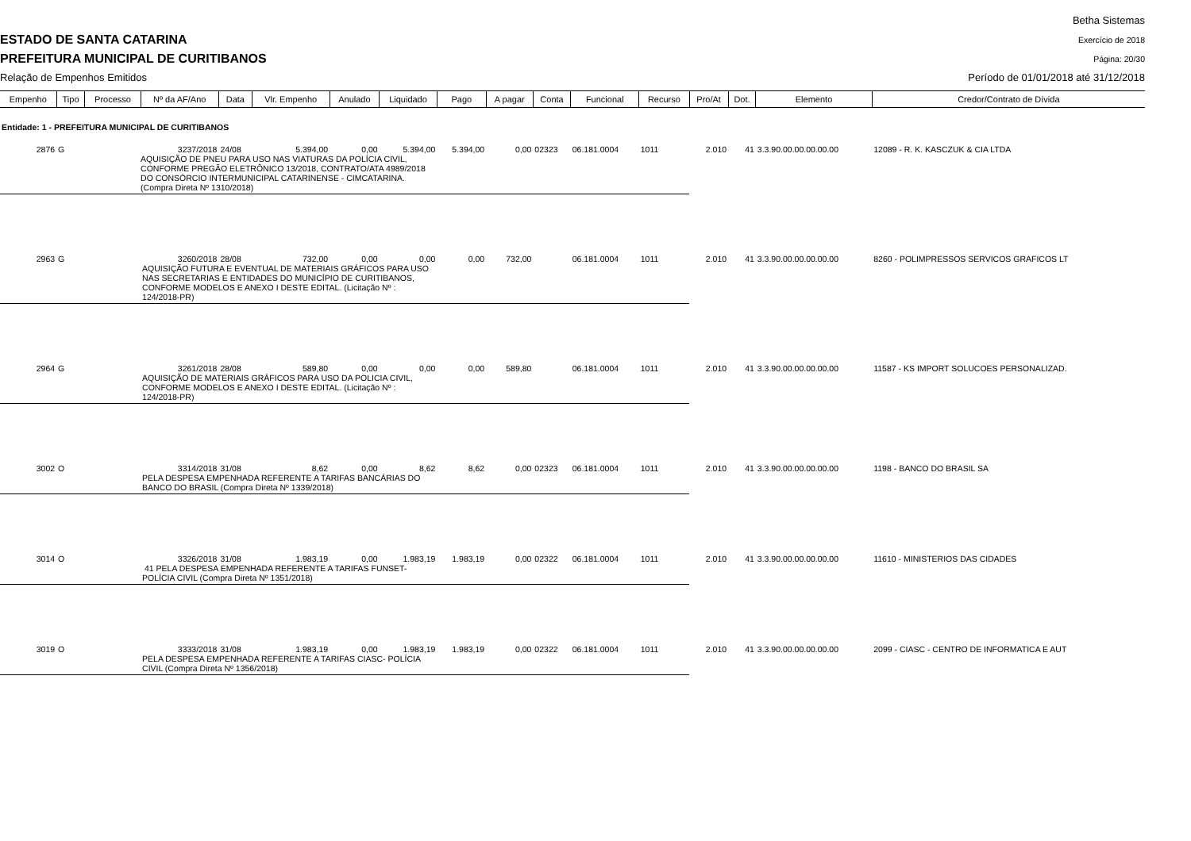ESTADO DE SANTA CATARINA
PREFEITURA MUNICIPAL DE CURITIBANOS
Relação de Empenhos Emitidos
Betha Sistemas
Exercício de 2018
Página: 20/30
Período de 01/01/2018 até 31/12/2018
| Empenho | Tipo | Processo | Nº da AF/Ano | Data | Vlr. Empenho | Anulado | Liquidado | Pago | A pagar | Conta | Funcional | Recurso | Pro/At | Dot. | Elemento | Credor/Contrato de Dívida |
| --- | --- | --- | --- | --- | --- | --- | --- | --- | --- | --- | --- | --- | --- | --- | --- | --- |
| Entidade: 1 - PREFEITURA MUNICIPAL DE CURITIBANOS | | | | | | | | | | | | | | | | |
| 2876 | G | | 3237/2018 | 24/08 | 5.394,00 | 0,00 | 5.394,00 | 5.394,00 | 0,00 | 02323 | 06.181.0004 | 1011 | 2.010 | 41 | 3.3.90.00.00.00.00.00 | 12089 - R. K. KASCZUK & CIA LTDA |
| | | | AQUISIÇÃO DE PNEU PARA USO NAS VIATURAS DA POLÍCIA CIVIL, CONFORME PREGÃO ELETRÔNICO 13/2018, CONTRATO/ATA 4989/2018 DO CONSÓRCIO INTERMUNICIPAL CATARINENSE - CIMCATARINA. (Compra Direta Nº 1310/2018) | | | | | | | | | | | | | |
| 2963 | G | | 3260/2018 | 28/08 | 732,00 | 0,00 | 0,00 | 0,00 | 732,00 | | 06.181.0004 | 1011 | 2.010 | 41 | 3.3.90.00.00.00.00.00 | 8260 - POLIMPRESSOS SERVICOS GRAFICOS LT |
| | | | AQUISIÇÃO FUTURA E EVENTUAL DE MATERIAIS GRÁFICOS PARA USO NAS SECRETARIAS E ENTIDADES DO MUNICÍPIO DE CURITIBANOS, CONFORME MODELOS E ANEXO I DESTE EDITAL. (Licitação Nº : 124/2018-PR) | | | | | | | | | | | | | |
| 2964 | G | | 3261/2018 | 28/08 | 589,80 | 0,00 | 0,00 | 0,00 | 589,80 | | 06.181.0004 | 1011 | 2.010 | 41 | 3.3.90.00.00.00.00.00 | 11587 - KS IMPORT SOLUCOES PERSONALIZAD. |
| | | | AQUISIÇÃO DE MATERIAIS GRÁFICOS PARA USO DA POLICIA CIVIL, CONFORME MODELOS E ANEXO I DESTE EDITAL. (Licitação Nº : 124/2018-PR) | | | | | | | | | | | | | |
| 3002 | O | | 3314/2018 | 31/08 | 8,62 | 0,00 | 8,62 | 8,62 | 0,00 | 02323 | 06.181.0004 | 1011 | 2.010 | 41 | 3.3.90.00.00.00.00.00 | 1198 - BANCO DO BRASIL SA |
| | | | PELA DESPESA EMPENHADA REFERENTE A TARIFAS BANCÁRIAS DO BANCO DO BRASIL (Compra Direta Nº 1339/2018) | | | | | | | | | | | | | |
| 3014 | O | | 3326/2018 | 31/08 | 1.983,19 | 0,00 | 1.983,19 | 1.983,19 | 0,00 | 02322 | 06.181.0004 | 1011 | 2.010 | 41 | 3.3.90.00.00.00.00.00 | 11610 - MINISTERIOS DAS CIDADES |
| | | | 41 PELA DESPESA EMPENHADA REFERENTE A TARIFAS FUNSET- POLÍCIA CIVIL (Compra Direta Nº 1351/2018) | | | | | | | | | | | | | |
| 3019 | O | | 3333/2018 | 31/08 | 1.983,19 | 0,00 | 1.983,19 | 1.983,19 | 0,00 | 02322 | 06.181.0004 | 1011 | 2.010 | 41 | 3.3.90.00.00.00.00.00 | 2099 - CIASC - CENTRO DE INFORMATICA E AUT |
| | | | PELA DESPESA EMPENHADA REFERENTE A TARIFAS CIASC- POLÍCIA CIVIL (Compra Direta Nº 1356/2018) | | | | | | | | | | | | | |